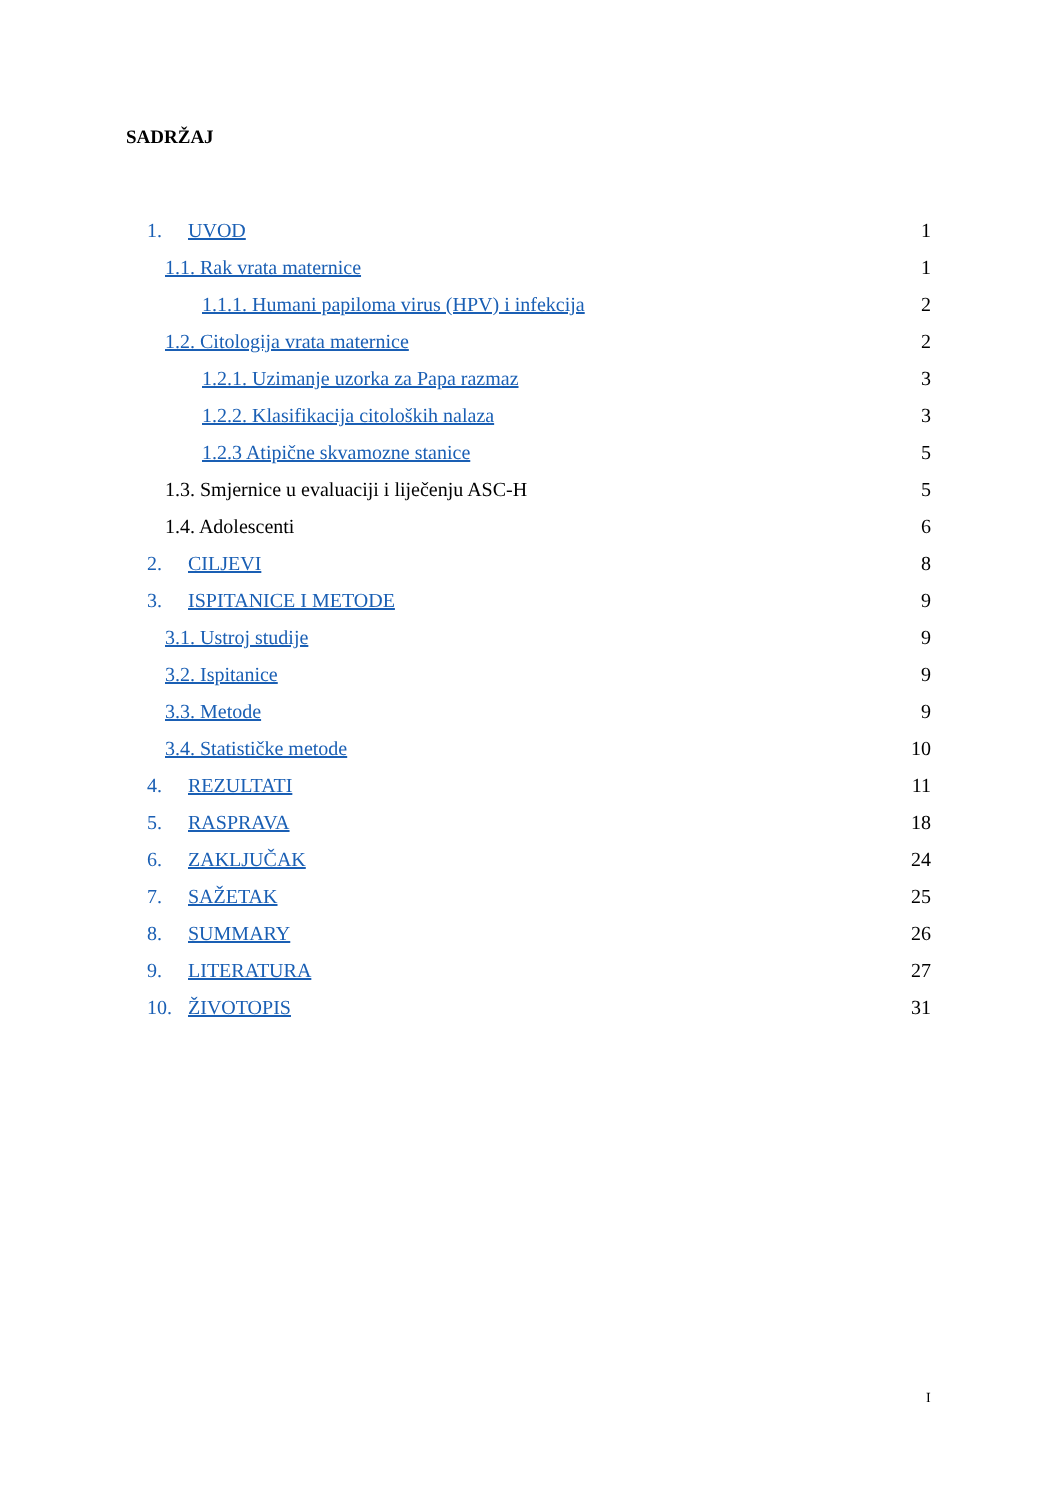SADRŽAJ
1. UVOD 1
1.1. Rak vrata maternice 1
1.1.1. Humani papiloma virus (HPV) i infekcija
2
1.2. Citologija vrata maternice
2
1.2.1. Uzimanje uzorka za Papa razmaz
3
1.2.2. Klasifikacija citoloških nalaza
3
1.2.3 Atipične skvamozne stanice
5
1.3. Smjernice u evaluaciji i liječenju ASC-H
5
1.4. Adolescenti 6
2. CILJEVI 8
3. ISPITANICE I METODE 9
3.1. Ustroj studije 9
3.2. Ispitanice 9
3.3. Metode 9
3.4. Statističke metode 10
4. REZULTATI 11
5. RASPRAVA 18
6. ZAKLJUČAK 24
7. SAŽETAK 25
8. SUMMARY 26
9. LITERATURA 27
10. ŽIVOTOPIS 31
I